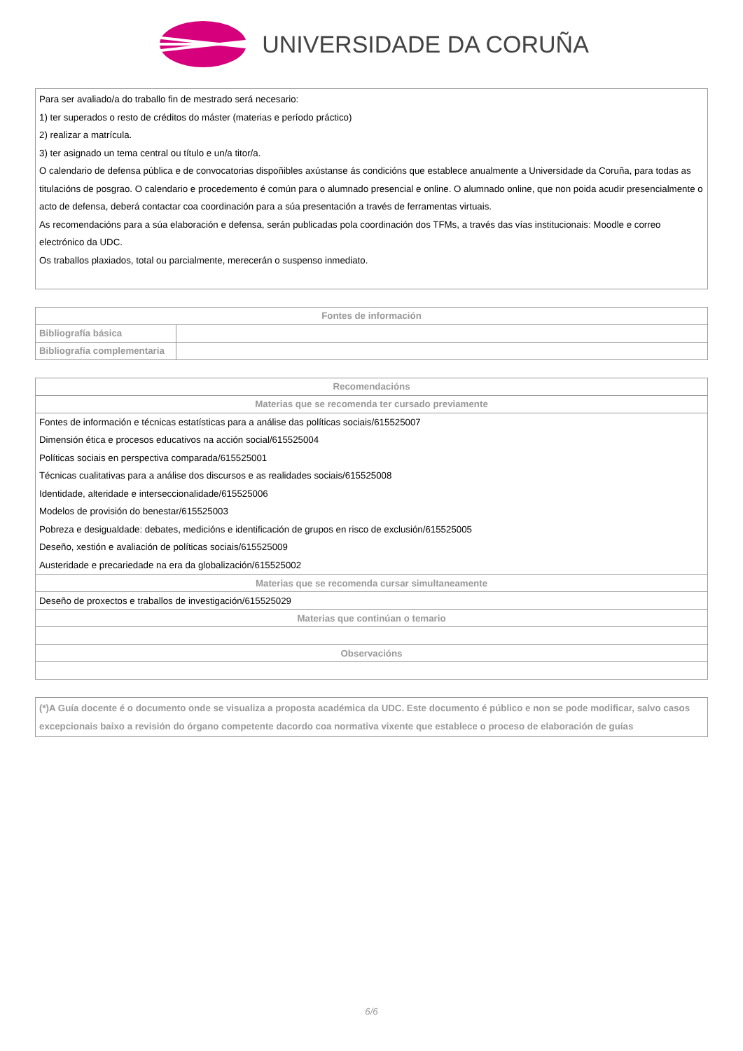UNIVERSIDADE DA CORUÑA
Para ser avaliado/a do traballo fin de mestrado será necesario:
1) ter superados o resto de créditos do máster (materias e período práctico)
2) realizar a matrícula.
3) ter asignado un tema central ou título e un/a titor/a.
O calendario de defensa pública e de convocatorias dispoñibles axústanse ás condicións que establece anualmente a Universidade da Coruña, para todas as titulacións de posgrao. O calendario e procedemento é común para o alumnado presencial e online. O alumnado online, que non poida acudir presencialmente o acto de defensa, deberá contactar coa coordinación para a súa presentación a través de ferramentas virtuais.
As recomendacións para a súa elaboración e defensa, serán publicadas pola coordinación dos TFMs, a través das vías institucionais: Moodle e correo electrónico da UDC.
Os traballos plaxiados, total ou parcialmente, merecerán o suspenso inmediato.
| Fontes de información | |
| --- | --- |
| Bibliografía básica | |
| Bibliografía complementaria | |
| Recomendacións |
| --- |
| Materias que se recomenda ter cursado previamente |
| Fontes de información e técnicas estatísticas para a análise das políticas sociais/615525007 Dimensión ética e procesos educativos na acción social/615525004 Políticas sociais en perspectiva comparada/615525001 Técnicas cualitativas para a análise dos discursos e as realidades sociais/615525008 Identidade, alteridade e interseccionalidade/615525006 Modelos de provisión do benestar/615525003 Pobreza e desigualdade: debates, medicións e identificación de grupos en risco de exclusión/615525005 Deseño, xestión e avaliación de políticas sociais/615525009 Austeridade e precariedade na era da globalización/615525002 |
| Materias que se recomenda cursar simultaneamente |
| Deseño de proxectos e traballos de investigación/615525029 |
| Materias que continúan o temario |
| Observacións |
(*)A Guía docente é o documento onde se visualiza a proposta académica da UDC. Este documento é público e non se pode modificar, salvo casos excepcionais baixo a revisión do órgano competente dacordo coa normativa vixente que establece o proceso de elaboración de guías
6/6